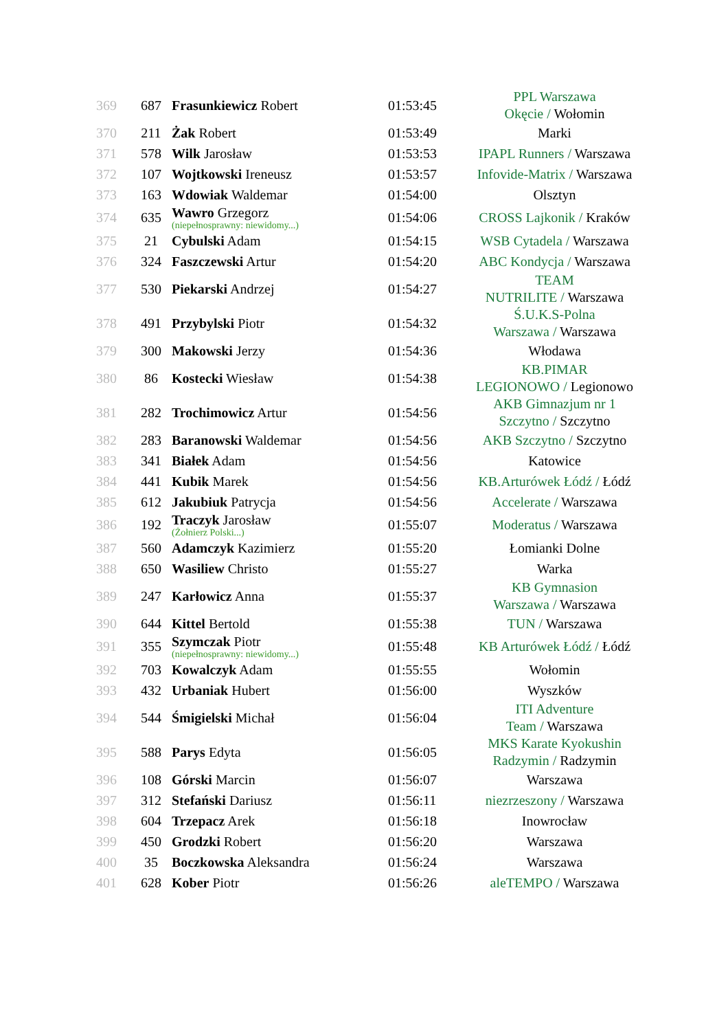| 369 | 687 | Frasunkiewicz Robert | 01:53:45 | PPL Warszawa Okęcie / Wołomin |
| 370 | 211 | Żak Robert | 01:53:49 | Marki |
| 371 | 578 | Wilk Jarosław | 01:53:53 | IPAPL Runners / Warszawa |
| 372 | 107 | Wojtkowski Ireneusz | 01:53:57 | Infovide-Matrix / Warszawa |
| 373 | 163 | Wdowiak Waldemar | 01:54:00 | Olsztyn |
| 374 | 635 | Wawro Grzegorz (niepełnosprawny: niewidomy...) | 01:54:06 | CROSS Lajkonik / Kraków |
| 375 | 21 | Cybulski Adam | 01:54:15 | WSB Cytadela / Warszawa |
| 376 | 324 | Faszczewski Artur | 01:54:20 | ABC Kondycja / Warszawa |
| 377 | 530 | Piekarski Andrzej | 01:54:27 | TEAM NUTRILITE / Warszawa |
| 378 | 491 | Przybylski Piotr | 01:54:32 | Ś.U.K.S-Polna Warszawa / Warszawa |
| 379 | 300 | Makowski Jerzy | 01:54:36 | Włodawa |
| 380 | 86 | Kostecki Wiesław | 01:54:38 | KB.PIMAR LEGIONOWO / Legionowo |
| 381 | 282 | Trochimowicz Artur | 01:54:56 | AKB Gimnazjum nr 1 Szczytno / Szczytno |
| 382 | 283 | Baranowski Waldemar | 01:54:56 | AKB Szczytno / Szczytno |
| 383 | 341 | Białek Adam | 01:54:56 | Katowice |
| 384 | 441 | Kubik Marek | 01:54:56 | KB.Arturówek Łódź / Łódź |
| 385 | 612 | Jakubiuk Patrycja | 01:54:56 | Accelerate / Warszawa |
| 386 | 192 | Traczyk Jarosław (Żołnierz Polski...) | 01:55:07 | Moderatus / Warszawa |
| 387 | 560 | Adamczyk Kazimierz | 01:55:20 | Łomianki Dolne |
| 388 | 650 | Wasiliew Christo | 01:55:27 | Warka |
| 389 | 247 | Karłowicz Anna | 01:55:37 | KB Gymnasion Warszawa / Warszawa |
| 390 | 644 | Kittel Bertold | 01:55:38 | TUN / Warszawa |
| 391 | 355 | Szymczak Piotr (niepełnosprawny: niewidomy...) | 01:55:48 | KB Arturówek Łódź / Łódź |
| 392 | 703 | Kowalczyk Adam | 01:55:55 | Wołomin |
| 393 | 432 | Urbaniak Hubert | 01:56:00 | Wyszków |
| 394 | 544 | Śmigielski Michał | 01:56:04 | ITI Adventure Team / Warszawa |
| 395 | 588 | Parys Edyta | 01:56:05 | MKS Karate Kyokushin Radzymin / Radzymin |
| 396 | 108 | Górski Marcin | 01:56:07 | Warszawa |
| 397 | 312 | Stefański Dariusz | 01:56:11 | niezrzeszony / Warszawa |
| 398 | 604 | Trzepacz Arek | 01:56:18 | Inowrocław |
| 399 | 450 | Grodzki Robert | 01:56:20 | Warszawa |
| 400 | 35 | Boczkowska Aleksandra | 01:56:24 | Warszawa |
| 401 | 628 | Kober Piotr | 01:56:26 | aleTEMPO / Warszawa |